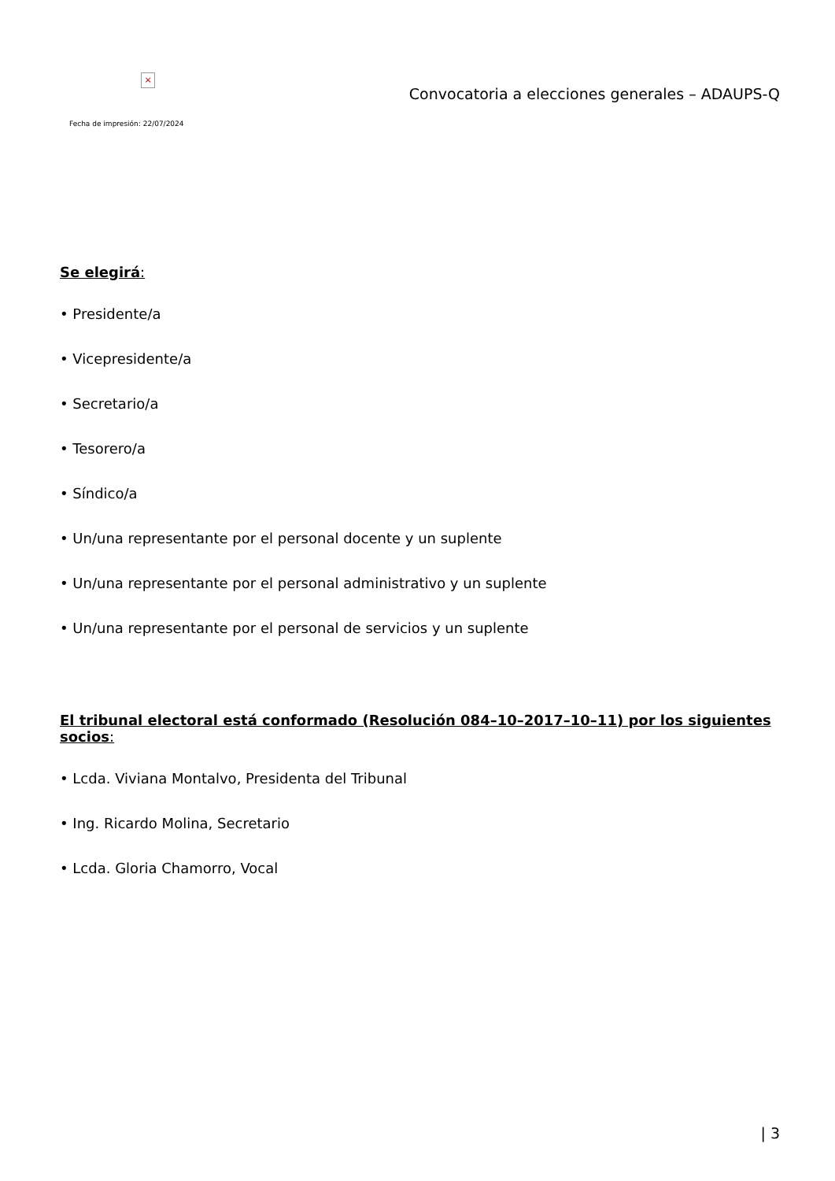×
Fecha de impresión: 22/07/2024
Convocatoria a elecciones generales – ADAUPS-Q
Se elegirá:
• Presidente/a
• Vicepresidente/a
• Secretario/a
• Tesorero/a
• Síndico/a
• Un/una representante por el personal docente y un suplente
• Un/una representante por el personal administrativo y un suplente
• Un/una representante por el personal de servicios y un suplente
El tribunal electoral está conformado (Resolución 084–10–2017–10–11) por los siguientes socios:
• Lcda. Viviana Montalvo, Presidenta del Tribunal
• Ing. Ricardo Molina, Secretario
• Lcda. Gloria Chamorro, Vocal
| 3